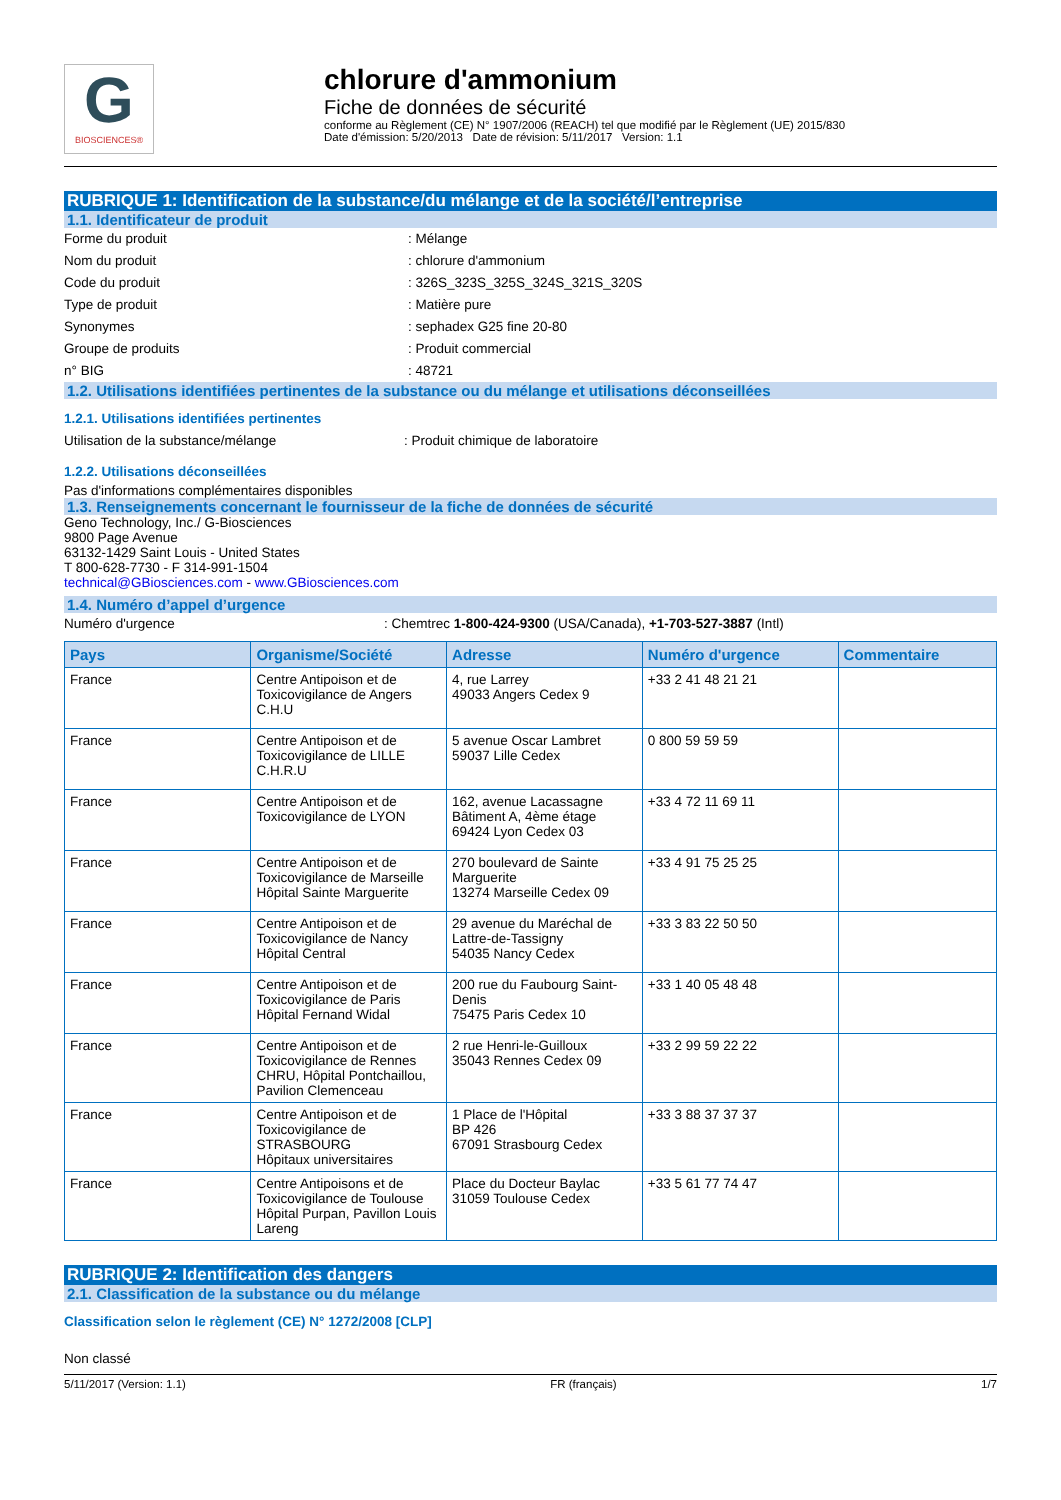G
BIOSCIENCES®
chlorure d'ammonium
Fiche de données de sécurité
conforme au Règlement (CE) N° 1907/2006 (REACH) tel que modifié par le Règlement (UE) 2015/830
Date d'émission: 5/20/2013 Date de révision: 5/11/2017 Version: 1.1
RUBRIQUE 1: Identification de la substance/du mélange et de la société/l’entreprise
1.1. Identificateur de produit
Forme du produit : Mélange
Nom du produit : chlorure d'ammonium
Code du produit : 326S_323S_325S_324S_321S_320S
Type de produit : Matière pure
Synonymes : sephadex G25 fine 20-80
Groupe de produits : Produit commercial
n° BIG : 48721
1.2. Utilisations identifiées pertinentes de la substance ou du mélange et utilisations déconseillées
1.2.1. Utilisations identifiées pertinentes
Utilisation de la substance/mélange : Produit chimique de laboratoire
1.2.2. Utilisations déconseillées
Pas d'informations complémentaires disponibles
1.3. Renseignements concernant le fournisseur de la fiche de données de sécurité
Geno Technology, Inc./ G-Biosciences
9800 Page Avenue
63132-1429 Saint Louis - United States
T 800-628-7730 - F 314-991-1504
technical@GBiosciences.com - www.GBiosciences.com
1.4. Numéro d’appel d’urgence
Numéro d'urgence : Chemtrec 1-800-424-9300 (USA/Canada), +1-703-527-3887 (Intl)
| Pays | Organisme/Société | Adresse | Numéro d'urgence | Commentaire |
| --- | --- | --- | --- | --- |
| France | Centre Antipoison et de Toxicovigilance de Angers C.H.U | 4, rue Larrey 49033 Angers Cedex 9 | +33 2 41 48 21 21 | |
| France | Centre Antipoison et de Toxicovigilance de LILLE C.H.R.U | 5 avenue Oscar Lambret 59037 Lille Cedex | 0 800 59 59 59 | |
| France | Centre Antipoison et de Toxicovigilance de LYON | 162, avenue Lacassagne Bâtiment A, 4ème étage 69424 Lyon Cedex 03 | +33 4 72 11 69 11 | |
| France | Centre Antipoison et de Toxicovigilance de Marseille Hôpital Sainte Marguerite | 270 boulevard de Sainte Marguerite 13274 Marseille Cedex 09 | +33 4 91 75 25 25 | |
| France | Centre Antipoison et de Toxicovigilance de Nancy Hôpital Central | 29 avenue du Maréchal de Lattre-de-Tassigny 54035 Nancy Cedex | +33 3 83 22 50 50 | |
| France | Centre Antipoison et de Toxicovigilance de Paris Hôpital Fernand Widal | 200 rue du Faubourg Saint-Denis 75475 Paris Cedex 10 | +33 1 40 05 48 48 | |
| France | Centre Antipoison et de Toxicovigilance de Rennes CHRU, Hôpital Pontchaillou, Pavilion Clemenceau | 2 rue Henri-le-Guilloux 35043 Rennes Cedex 09 | +33 2 99 59 22 22 | |
| France | Centre Antipoison et de Toxicovigilance de STRASBOURG Hôpitaux universitaires | 1 Place de l'Hôpital BP 426 67091 Strasbourg Cedex | +33 3 88 37 37 37 | |
| France | Centre Antipoisons et de Toxicovigilance de Toulouse Hôpital Purpan, Pavillon Louis Lareng | Place du Docteur Baylac 31059 Toulouse Cedex | +33 5 61 77 74 47 | |
RUBRIQUE 2: Identification des dangers
2.1. Classification de la substance ou du mélange
Classification selon le règlement (CE) N° 1272/2008 [CLP]
Non classé
5/11/2017 (Version: 1.1) FR (français) 1/7